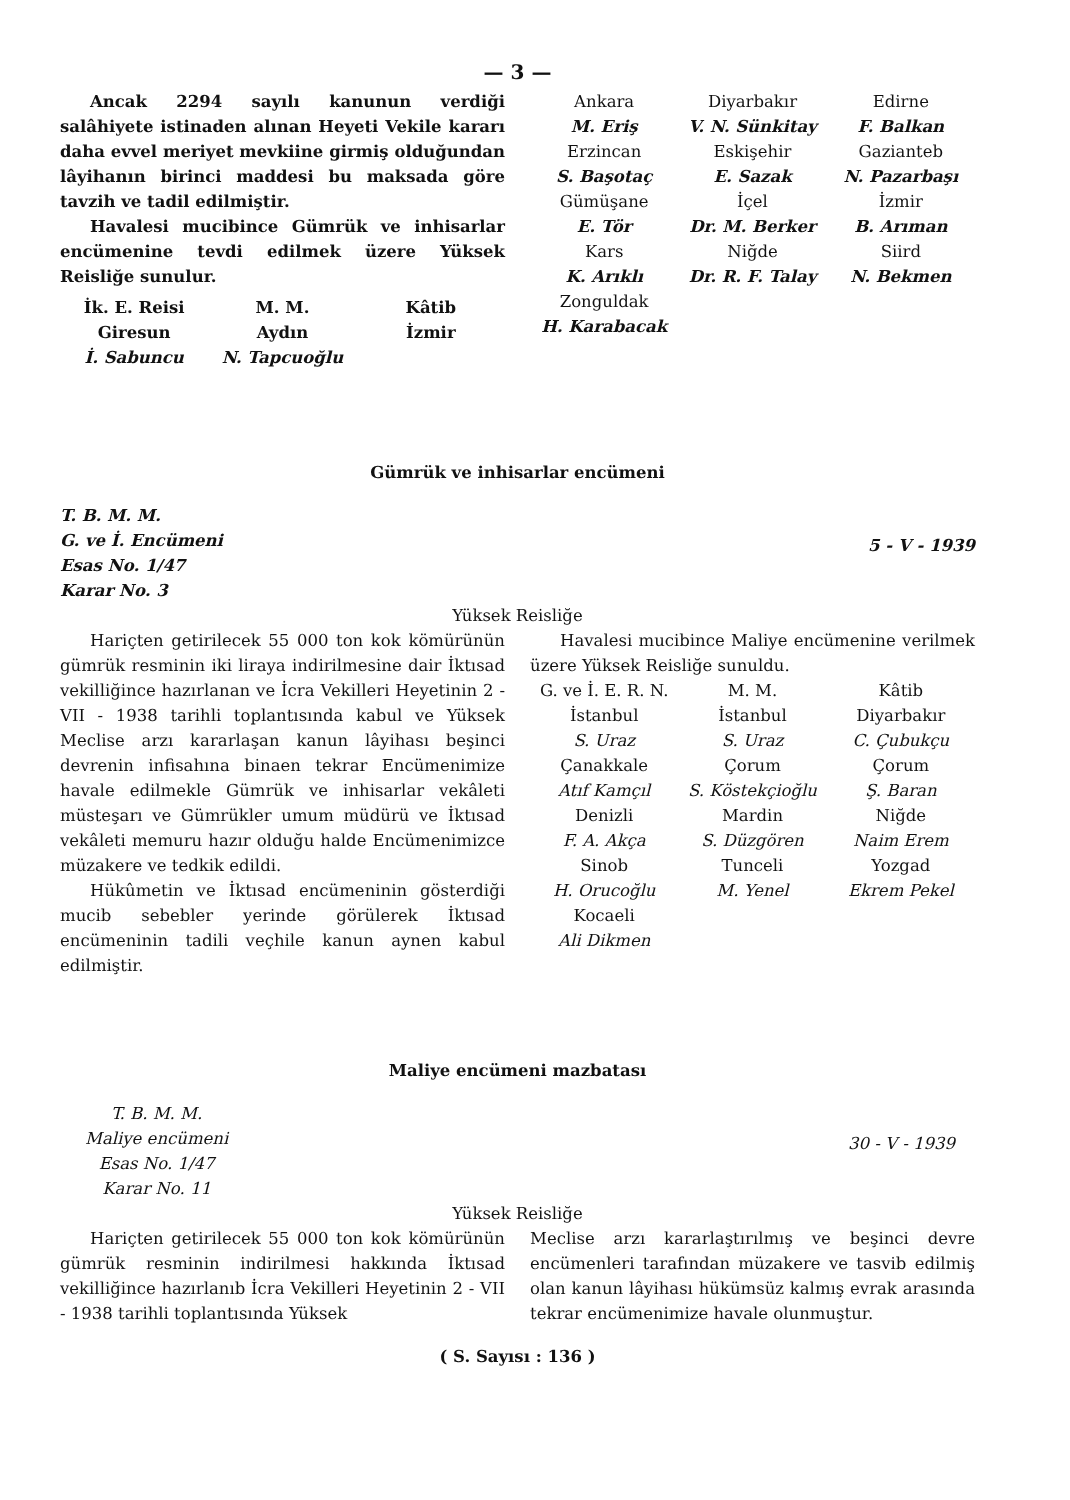— 3 —
Ancak 2294 sayılı kanunun verdiği salâhiyete istinaden alınan Heyeti Vekile kararı daha evvel meriyet mevkiine girmiş olduğundan lâyihanın birinci maddesi bu maksada göre tavzih ve tadil edilmiştir.
Havalesi mucibince Gümrük ve inhisarlar encümenine tevdi edilmek üzere Yüksek Reisliğe sunulur.
İk. E. Reisi
Giresun
İ. Sabuncu
M. M.
Aydın
N. Tapcuoğlu
Kâtib
İzmir
Ankara
M. Eriş
Diyarbakır
V. N. Sünkitay
Edirne
F. Balkan
Erzincan
S. Başotaç
Eskişehir
E. Sazak
Gazianteb
N. Pazarbaşı
Gümüşane
E. Tör
İçel
Dr. M. Berker
İzmir
B. Arıman
Kars
K. Arıklı
Niğde
Dr. R. F. Talay
Siird
N. Bekmen
Zonguldak
H. Karabacak
Gümrük ve inhisarlar encümeni
T. B. M. M.
G. ve İ. Encümeni
Esas No. 1/47
Karar No. 3
5 - V - 1939
Yüksek Reisliğe
Hariçten getirilecek 55 000 ton kok kömürünün gümrük resminin iki liraya indirilmesine dair İktısad vekilliğince hazırlanan ve İcra Vekilleri Heyetinin 2 -VII - 1938 tarihli toplantısında kabul ve Yüksek Meclise arzı kararlaşan kanun lâyihası beşinci devrenin infisahına binaen tekrar Encümenimize havale edilmekle Gümrük ve inhisarlar vekâleti müsteşarı ve Gümrükler umum müdürü ve İktısad vekâleti memuru hazır olduğu halde Encümenimizce müzakere ve tedkik edildi.
Hükûmetin ve İktısad encümeninin gösterdiği mucib sebebler yerinde görülerek İktısad encümeninin tadili veçhile kanun aynen kabul edilmiştir.
Havalesi mucibince Maliye encümenine verilmek üzere Yüksek Reisliğe sunuldu.
G. ve İ. E. R. N.
İstanbul
S. Uraz
Çanakkale
Atıf Kamçıl
Denizli
F. A. Akça
Sinob
H. Orucoğlu
Kocaeli
Ali Dikmen
M. M.
İstanbul
S. Uraz
Çorum
S. Köstekçioğlu
Mardin
S. Düzgören
Tunceli
M. Yenel
Kâtib
Diyarbakır
C. Çubukçu
Çorum
Ş. Baran
Niğde
Naim Erem
Yozgad
Ekrem Pekel
Maliye encümeni mazbatası
T. B. M. M.
Maliye encümeni
Esas No. 1/47
Karar No. 11
30 - V - 1939
Yüksek Reisliğe
Hariçten getirilecek 55 000 ton kok kömürünün gümrük resminin indirilmesi hakkında İktısad vekilliğince hazırlanıb İcra Vekilleri Heyetinin 2 - VII - 1938 tarihli toplantısında Yüksek
Meclise arzı kararlaştırılmış ve beşinci devre encümenleri tarafından müzakere ve tasvib edilmiş olan kanun lâyihası hükümsüz kalmış evrak arasında tekrar encümenimize havale olunmuştur.
( S. Sayısı : 136 )